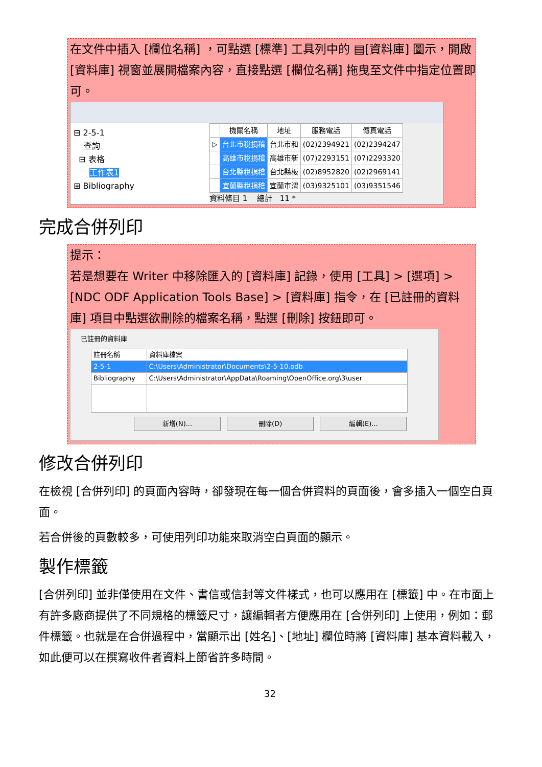在文件中插入 [欄位名稱] ，可點選 [標準] 工具列中的 ▤[資料庫] 圖示，開啟 [資料庫] 視窗並展開檔案內容，直接點選 [欄位名稱] 拖曳至文件中指定位置即可。
⊟ 2-5-1
查詢
⊟ 表格
工作表1
⊞ Bibliography
| | 機關名稱 | 地址 | 服務電話 | 傳真電話 |
| --- | --- | --- | --- | --- |
| ▷ | 台北市稅捐稽 | 台北市和 | (02)2394921 | (02)2394247 |
| | 高雄市稅捐稽 | 高雄市新 | (07)2293151 | (07)2293320 |
| | 台北縣稅捐稽 | 台北縣板 | (02)8952820 | (02)2969141 |
| | 宜蘭縣稅捐稽 | 宜蘭市渭 | (03)9325101 | (03)9351546 |
資料條目 1 總計 11 *
完成合併列印
提示：
若是想要在 Writer 中移除匯入的 [資料庫] 記錄，使用 [工具] > [選項] > [NDC ODF Application Tools Base] > [資料庫] 指令，在 [已註冊的資料庫] 項目中點選欲刪除的檔案名稱，點選 [刪除] 按鈕即可。
已註冊的資料庫
| 註冊名稱 | 資料庫檔案 |
| --- | --- |
| 2-5-1 | C:\Users\Administrator\Documents\2-5-10.odb |
| Bibliography | C:\Users\Administrator\AppData\Roaming\OpenOffice.org\3\user |
新增(N)... 刪除(D) 編輯(E)...
修改合併列印
在檢視 [合併列印] 的頁面內容時，卻發現在每一個合併資料的頁面後，會多插入一個空白頁面。
若合併後的頁數較多，可使用列印功能來取消空白頁面的顯示。
製作標籤
[合併列印] 並非僅使用在文件、書信或信封等文件樣式，也可以應用在 [標籤] 中。在市面上有許多廠商提供了不同規格的標籤尺寸，讓編輯者方便應用在 [合併列印] 上使用，例如：郵件標籤。也就是在合併過程中，當顯示出 [姓名]、[地址] 欄位時將 [資料庫] 基本資料載入，如此便可以在撰寫收件者資料上節省許多時間。
32